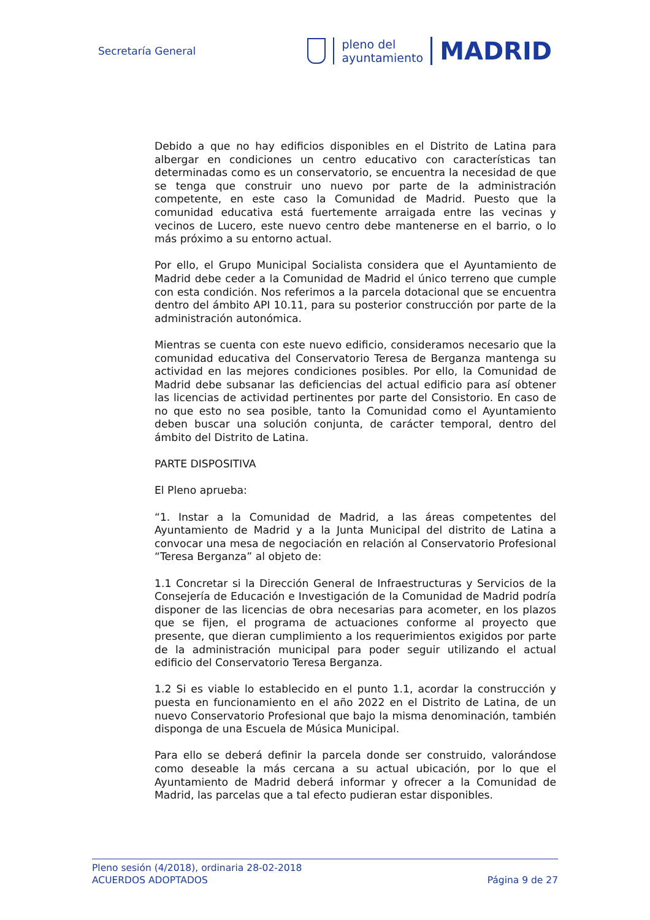Secretaría General
pleno del
ayuntamiento
MADRID
Debido a que no hay edificios disponibles en el Distrito de Latina para albergar en condiciones un centro educativo con características tan determinadas como es un conservatorio, se encuentra la necesidad de que se tenga que construir uno nuevo por parte de la administración competente, en este caso la Comunidad de Madrid. Puesto que la comunidad educativa está fuertemente arraigada entre las vecinas y vecinos de Lucero, este nuevo centro debe mantenerse en el barrio, o lo más próximo a su entorno actual.
Por ello, el Grupo Municipal Socialista considera que el Ayuntamiento de Madrid debe ceder a la Comunidad de Madrid el único terreno que cumple con esta condición. Nos referimos a la parcela dotacional que se encuentra dentro del ámbito API 10.11, para su posterior construcción por parte de la administración autonómica.
Mientras se cuenta con este nuevo edificio, consideramos necesario que la comunidad educativa del Conservatorio Teresa de Berganza mantenga su actividad en las mejores condiciones posibles. Por ello, la Comunidad de Madrid debe subsanar las deficiencias del actual edificio para así obtener las licencias de actividad pertinentes por parte del Consistorio. En caso de no que esto no sea posible, tanto la Comunidad como el Ayuntamiento deben buscar una solución conjunta, de carácter temporal, dentro del ámbito del Distrito de Latina.
PARTE DISPOSITIVA
El Pleno aprueba:
“1. Instar a la Comunidad de Madrid, a las áreas competentes del Ayuntamiento de Madrid y a la Junta Municipal del distrito de Latina a convocar una mesa de negociación en relación al Conservatorio Profesional “Teresa Berganza” al objeto de:
1.1 Concretar si la Dirección General de Infraestructuras y Servicios de la Consejería de Educación e Investigación de la Comunidad de Madrid podría disponer de las licencias de obra necesarias para acometer, en los plazos que se fijen, el programa de actuaciones conforme al proyecto que presente, que dieran cumplimiento a los requerimientos exigidos por parte de la administración municipal para poder seguir utilizando el actual edificio del Conservatorio Teresa Berganza.
1.2 Si es viable lo establecido en el punto 1.1, acordar la construcción y puesta en funcionamiento en el año 2022 en el Distrito de Latina, de un nuevo Conservatorio Profesional que bajo la misma denominación, también disponga de una Escuela de Música Municipal.
Para ello se deberá definir la parcela donde ser construido, valorándose como deseable la más cercana a su actual ubicación, por lo que el Ayuntamiento de Madrid deberá informar y ofrecer a la Comunidad de Madrid, las parcelas que a tal efecto pudieran estar disponibles.
Pleno sesión (4/2018), ordinaria 28-02-2018
ACUERDOS ADOPTADOS Página 9 de 27